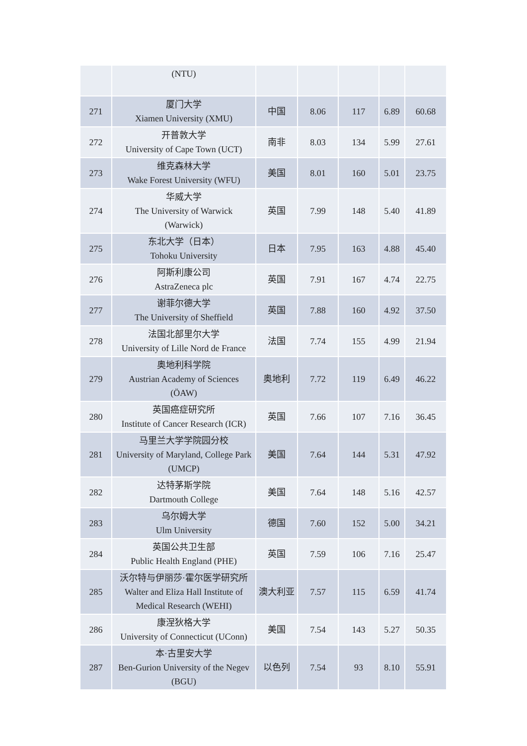| | (NTU) | | | | | |
| 271 | 厦门大学 Xiamen University (XMU) | 中国 | 8.06 | 117 | 6.89 | 60.68 |
| 272 | 开普敦大学 University of Cape Town (UCT) | 南非 | 8.03 | 134 | 5.99 | 27.61 |
| 273 | 维克森林大学 Wake Forest University (WFU) | 美国 | 8.01 | 160 | 5.01 | 23.75 |
| 274 | 华威大学 The University of Warwick (Warwick) | 英国 | 7.99 | 148 | 5.40 | 41.89 |
| 275 | 东北大学（日本） Tohoku University | 日本 | 7.95 | 163 | 4.88 | 45.40 |
| 276 | 阿斯利康公司 AstraZeneca plc | 英国 | 7.91 | 167 | 4.74 | 22.75 |
| 277 | 谢菲尔德大学 The University of Sheffield | 英国 | 7.88 | 160 | 4.92 | 37.50 |
| 278 | 法国北部里尔大学 University of Lille Nord de France | 法国 | 7.74 | 155 | 4.99 | 21.94 |
| 279 | 奥地利科学院 Austrian Academy of Sciences (ÖAW) | 奥地利 | 7.72 | 119 | 6.49 | 46.22 |
| 280 | 英国癌症研究所 Institute of Cancer Research (ICR) | 英国 | 7.66 | 107 | 7.16 | 36.45 |
| 281 | 马里兰大学学院园分校 University of Maryland, College Park (UMCP) | 美国 | 7.64 | 144 | 5.31 | 47.92 |
| 282 | 达特茅斯学院 Dartmouth College | 美国 | 7.64 | 148 | 5.16 | 42.57 |
| 283 | 乌尔姆大学 Ulm University | 德国 | 7.60 | 152 | 5.00 | 34.21 |
| 284 | 英国公共卫生部 Public Health England (PHE) | 英国 | 7.59 | 106 | 7.16 | 25.47 |
| 285 | 沃尔特与伊丽莎·霍尔医学研究所 Walter and Eliza Hall Institute of Medical Research (WEHI) | 澳大利亚 | 7.57 | 115 | 6.59 | 41.74 |
| 286 | 康涅狄格大学 University of Connecticut (UConn) | 美国 | 7.54 | 143 | 5.27 | 50.35 |
| 287 | 本·古里安大学 Ben-Gurion University of the Negev (BGU) | 以色列 | 7.54 | 93 | 8.10 | 55.91 |